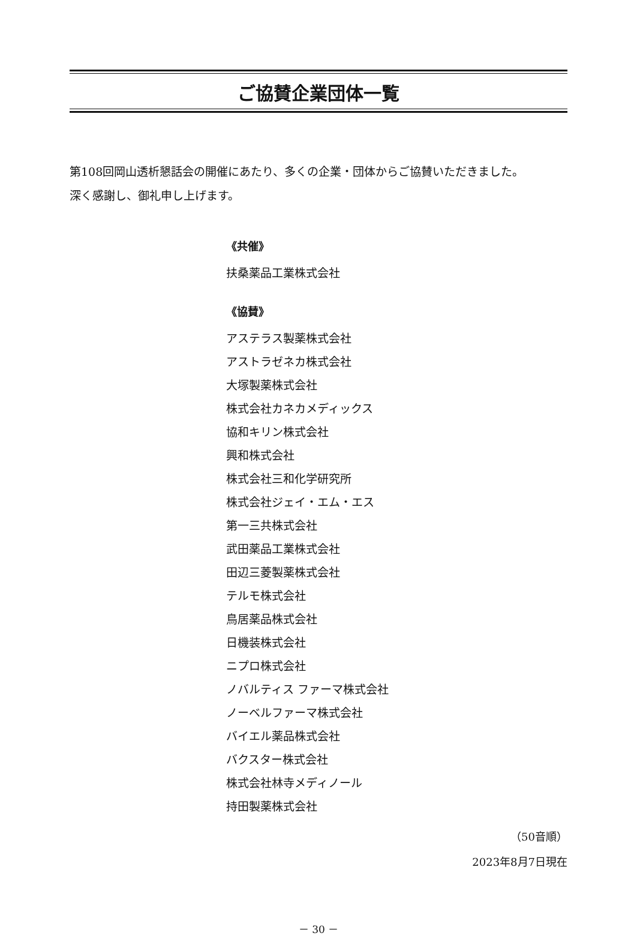ご協賛企業団体一覧
第108回岡山透析懇話会の開催にあたり、多くの企業・団体からご協賛いただきました。
深く感謝し、御礼申し上げます。
《共催》
扶桑薬品工業株式会社
《協賛》
アステラス製薬株式会社
アストラゼネカ株式会社
大塚製薬株式会社
株式会社カネカメディックス
協和キリン株式会社
興和株式会社
株式会社三和化学研究所
株式会社ジェイ・エム・エス
第一三共株式会社
武田薬品工業株式会社
田辺三菱製薬株式会社
テルモ株式会社
鳥居薬品株式会社
日機装株式会社
ニプロ株式会社
ノバルティス ファーマ株式会社
ノーベルファーマ株式会社
バイエル薬品株式会社
バクスター株式会社
株式会社林寺メディノール
持田製薬株式会社
（50音順）
2023年8月7日現在
－ 30 －